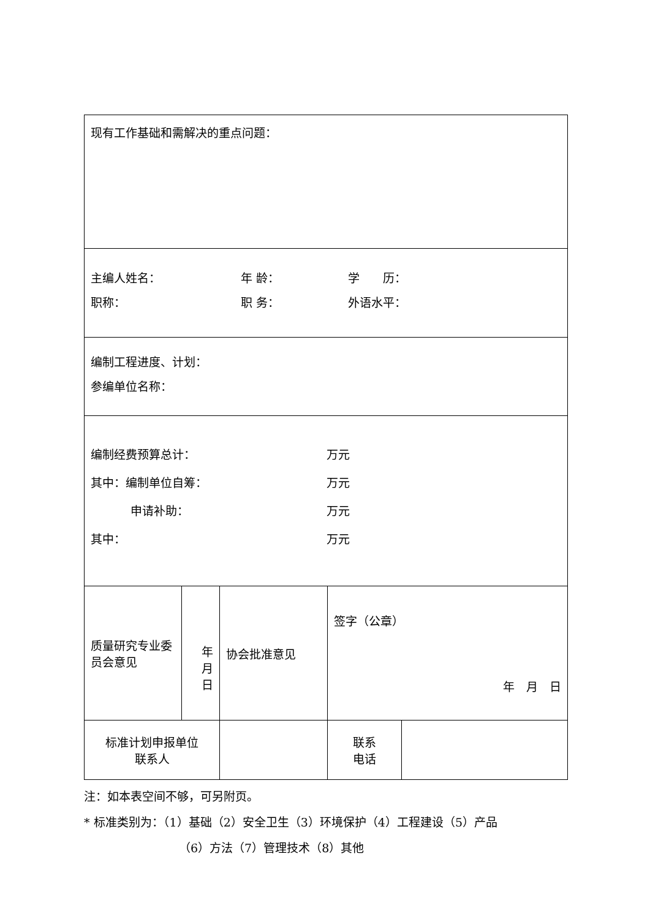| 现有工作基础和需解决的重点问题： | | | | | |
| 主编人姓名： 年 龄： 学 历： 职称： 职 务： 外语水平： | | | | | |
| 编制工程进度、计划： 参编单位名称： | | | | | |
| 编制经费预算总计： 万元 其中：编制单位自筹： 万元 申请补助： 万元 其中： 万元 | | | | | |
| 质量研究专业委员会意见 | 年 月 日 | | 协会批准意见 | 签字（公章） 年 月 日 | |
| 标准计划申报单位 联系人 | | | | 联系 电话 | |
注：如本表空间不够，可另附页。
* 标准类别为：（1）基础（2）安全卫生（3）环境保护（4）工程建设（5）产品
（6）方法（7）管理技术（8）其他